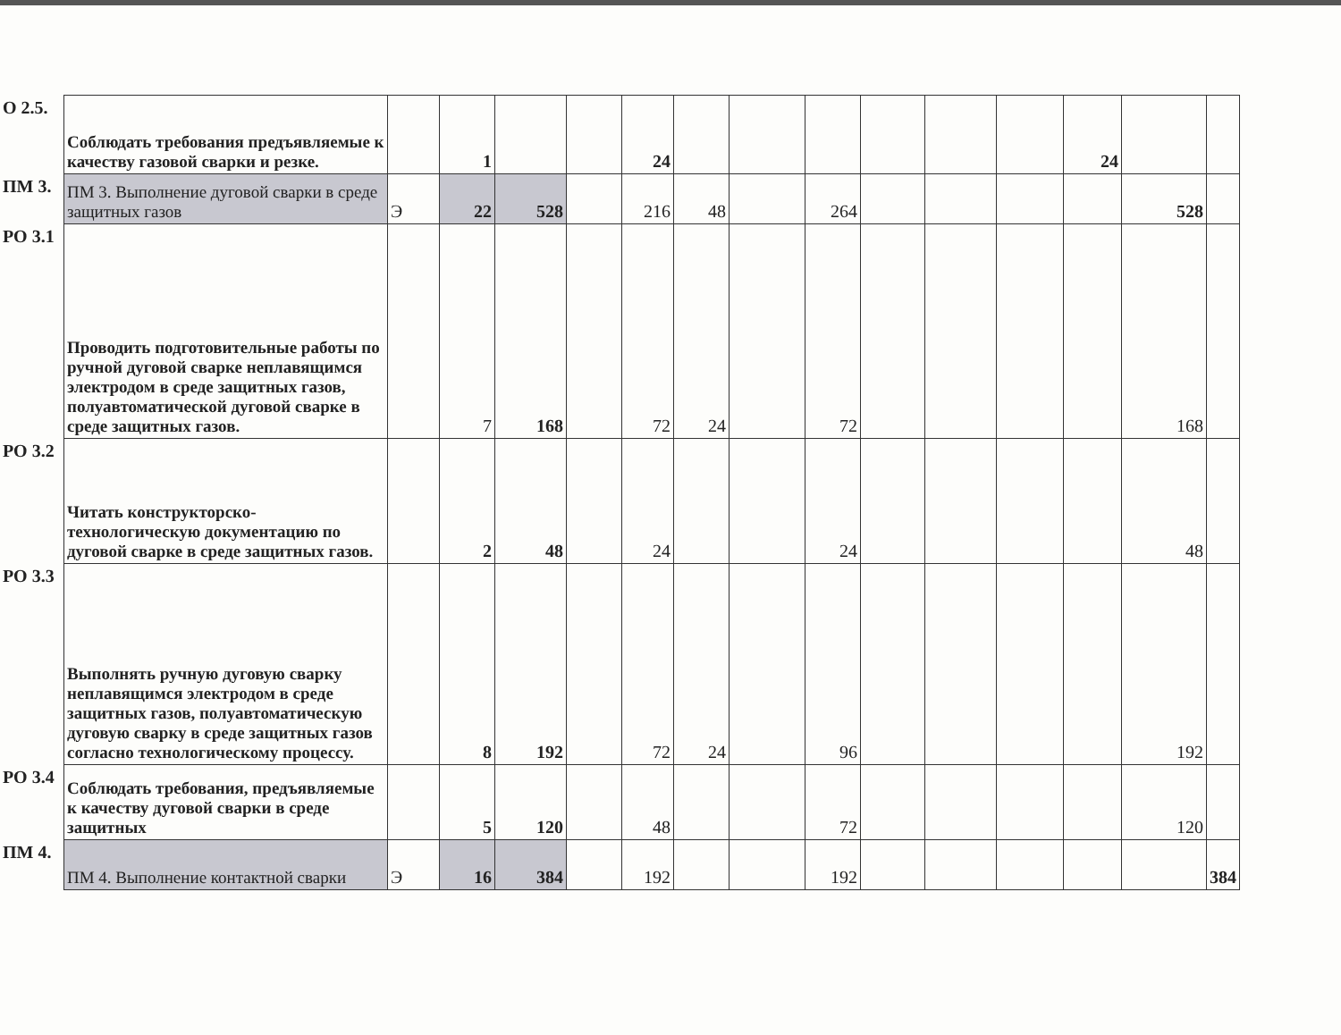| О 2.5. | Соблюдать требования предъявляемые к качеству газовой сварки и резке. | | 1 | | | 24 | | | | | | | 24 | | |
| ПМ 3. | ПМ 3. Выполнение дуговой сварки в среде защитных газов | Э | 22 | 528 | | 216 | 48 | | 264 | | | | | 528 | |
| РО 3.1 | Проводить подготовительные работы по ручной дуговой сварке неплавящимся электродом в среде защитных газов, полуавтоматической дуговой сварке в среде защитных газов. | | 7 | 168 | | 72 | 24 | | 72 | | | | | 168 | |
| РО 3.2 | Читать конструкторско-технологическую документацию по дуговой сварке в среде защитных газов. | | 2 | 48 | | 24 | | | 24 | | | | | 48 | |
| РО 3.3 | Выполнять ручную дуговую сварку неплавящимся электродом в среде защитных газов, полуавтоматическую дуговую сварку в среде защитных газов согласно технологическому процессу. | | 8 | 192 | | 72 | 24 | | 96 | | | | | 192 | |
| РО 3.4 | Соблюдать требования, предъявляемые к качеству дуговой сварки в среде защитных | | 5 | 120 | | 48 | | | 72 | | | | | 120 | |
| ПМ 4. | ПМ 4. Выполнение контактной сварки | Э | 16 | 384 | | 192 | | | 192 | | | | | | 384 |